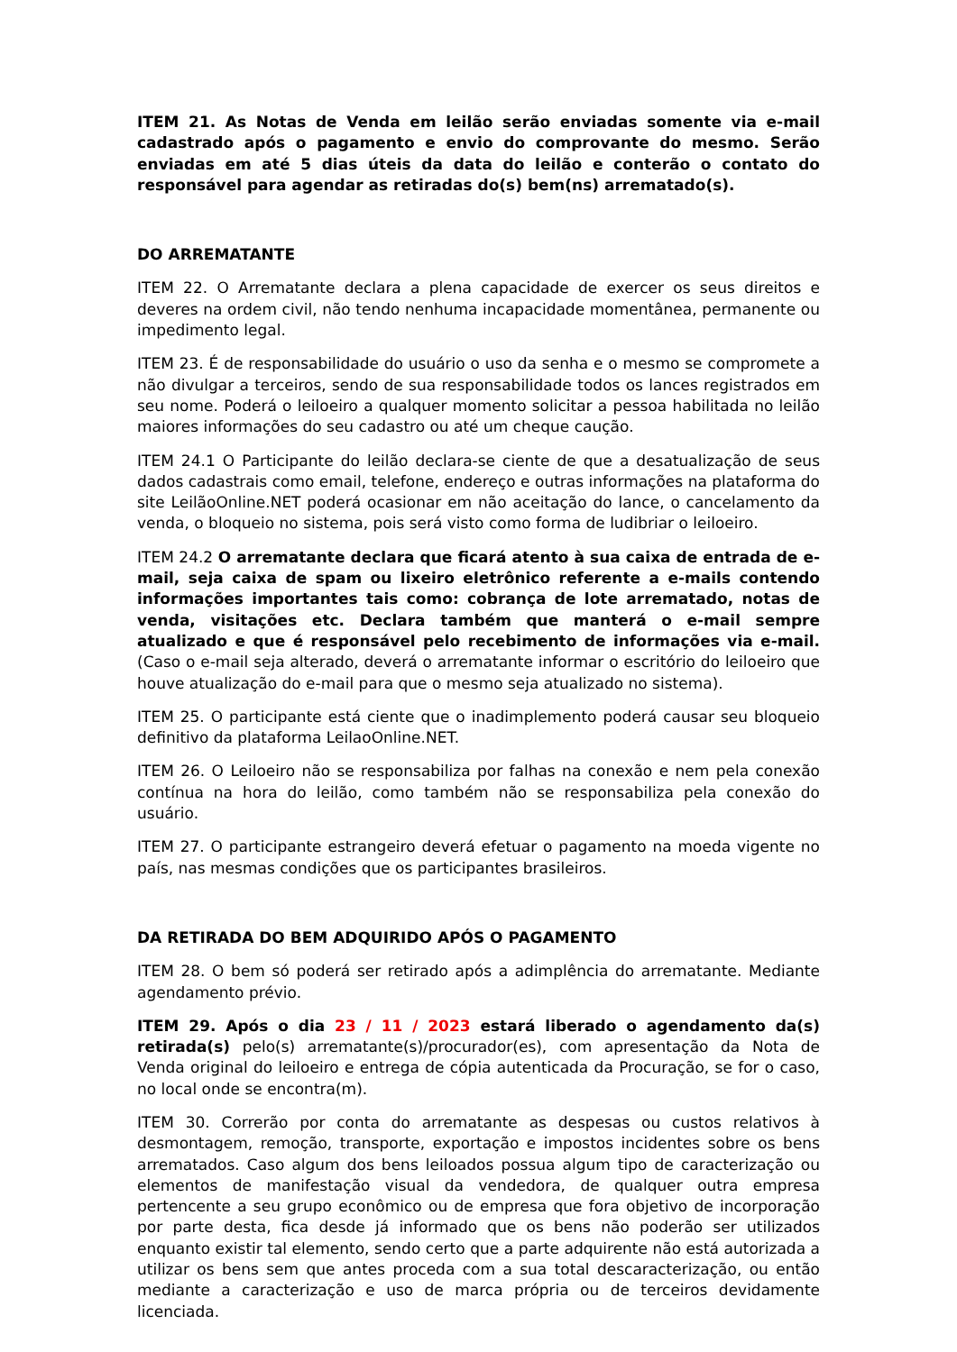ITEM 21. As Notas de Venda em leilão serão enviadas somente via e-mail cadastrado após o pagamento e envio do comprovante do mesmo. Serão enviadas em até 5 dias úteis da data do leilão e conterão o contato do responsável para agendar as retiradas do(s) bem(ns) arrematado(s).
DO ARREMATANTE
ITEM 22. O Arrematante declara a plena capacidade de exercer os seus direitos e deveres na ordem civil, não tendo nenhuma incapacidade momentânea, permanente ou impedimento legal.
ITEM 23. É de responsabilidade do usuário o uso da senha e o mesmo se compromete a não divulgar a terceiros, sendo de sua responsabilidade todos os lances registrados em seu nome. Poderá o leiloeiro a qualquer momento solicitar a pessoa habilitada no leilão maiores informações do seu cadastro ou até um cheque caução.
ITEM 24.1 O Participante do leilão declara-se ciente de que a desatualização de seus dados cadastrais como email, telefone, endereço e outras informações na plataforma do site LeilãoOnline.NET poderá ocasionar em não aceitação do lance, o cancelamento da venda, o bloqueio no sistema, pois será visto como forma de ludibriar o leiloeiro.
ITEM 24.2 O arrematante declara que ficará atento à sua caixa de entrada de e-mail, seja caixa de spam ou lixeiro eletrônico referente a e-mails contendo informações importantes tais como: cobrança de lote arrematado, notas de venda, visitações etc. Declara também que manterá o e-mail sempre atualizado e que é responsável pelo recebimento de informações via e-mail. (Caso o e-mail seja alterado, deverá o arrematante informar o escritório do leiloeiro que houve atualização do e-mail para que o mesmo seja atualizado no sistema).
ITEM 25. O participante está ciente que o inadimplemento poderá causar seu bloqueio definitivo da plataforma LeilaoOnline.NET.
ITEM 26. O Leiloeiro não se responsabiliza por falhas na conexão e nem pela conexão contínua na hora do leilão, como também não se responsabiliza pela conexão do usuário.
ITEM 27. O participante estrangeiro deverá efetuar o pagamento na moeda vigente no país, nas mesmas condições que os participantes brasileiros.
DA RETIRADA DO BEM ADQUIRIDO APÓS O PAGAMENTO
ITEM 28. O bem só poderá ser retirado após a adimplência do arrematante. Mediante agendamento prévio.
ITEM 29. Após o dia 23 / 11 / 2023 estará liberado o agendamento da(s) retirada(s) pelo(s) arrematante(s)/procurador(es), com apresentação da Nota de Venda original do leiloeiro e entrega de cópia autenticada da Procuração, se for o caso, no local onde se encontra(m).
ITEM 30. Correrão por conta do arrematante as despesas ou custos relativos à desmontagem, remoção, transporte, exportação e impostos incidentes sobre os bens arrematados. Caso algum dos bens leiloados possua algum tipo de caracterização ou elementos de manifestação visual da vendedora, de qualquer outra empresa pertencente a seu grupo econômico ou de empresa que fora objetivo de incorporação por parte desta, fica desde já informado que os bens não poderão ser utilizados enquanto existir tal elemento, sendo certo que a parte adquirente não está autorizada a utilizar os bens sem que antes proceda com a sua total descaracterização, ou então mediante a caracterização e uso de marca própria ou de terceiros devidamente licenciada.